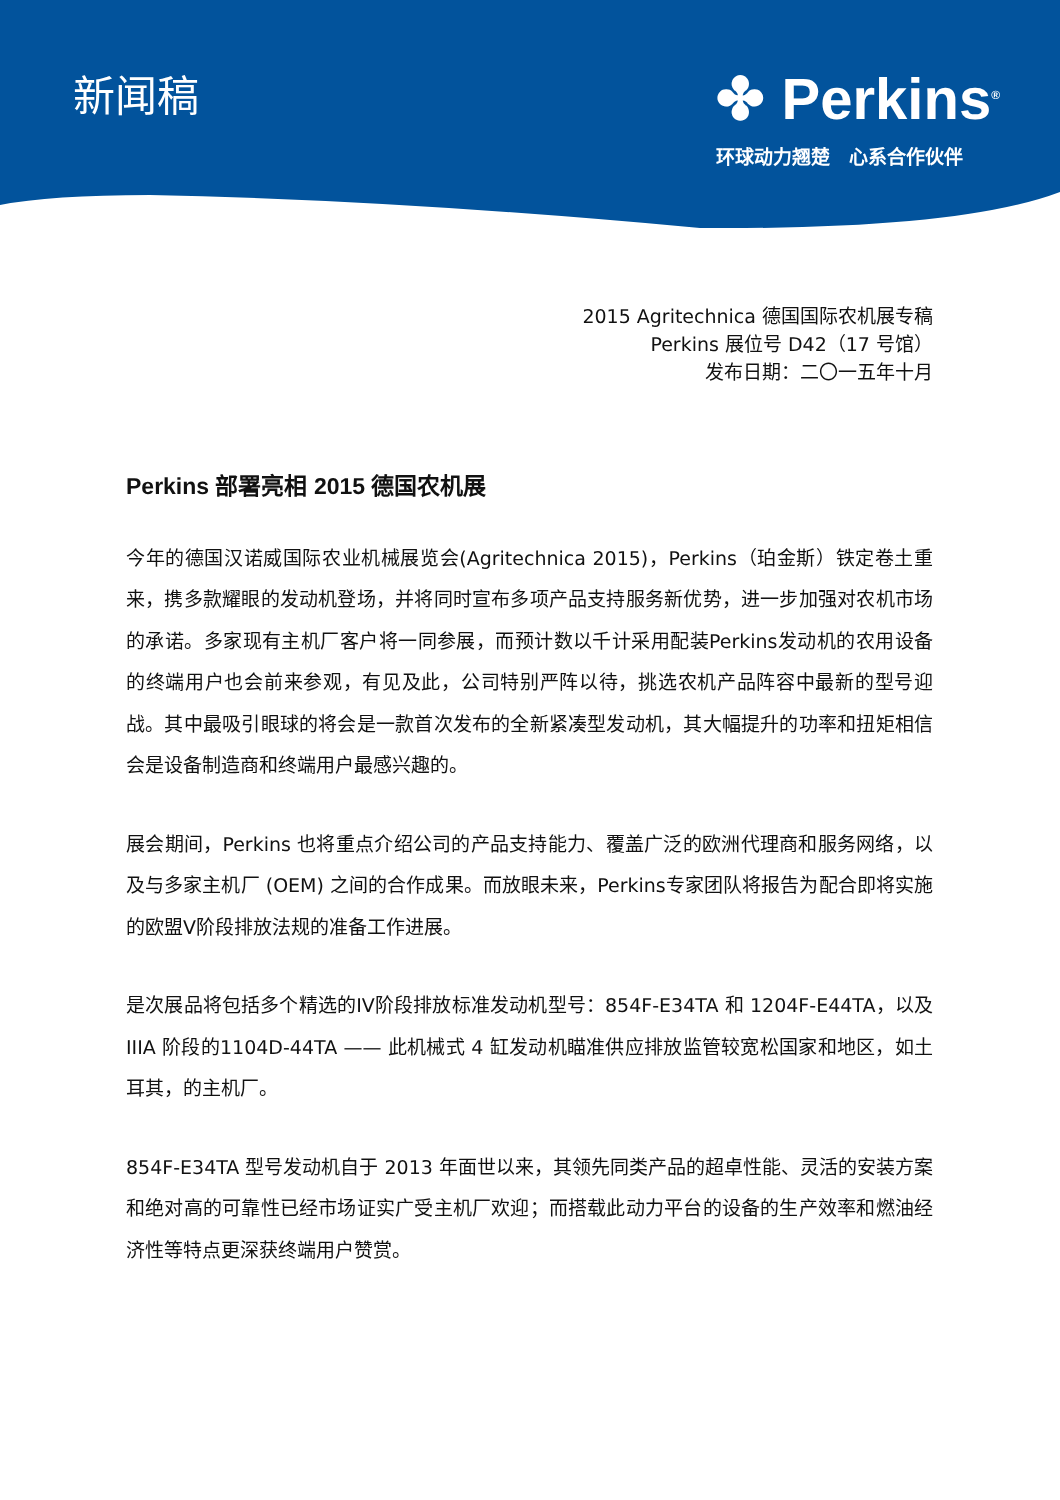新闻稿
✤ Perkins<sup>®</sup>
环球动力翘楚　心系合作伙伴
2015 Agritechnica 德国国际农机展专稿
Perkins 展位号 D42（17 号馆）
发布日期：二〇一五年十月
Perkins 部署亮相 2015 德国农机展
今年的德国汉诺威国际农业机械展览会(Agritechnica 2015)，Perkins（珀金斯）铁定卷土重来，携多款耀眼的发动机登场，并将同时宣布多项产品支持服务新优势，进一步加强对农机市场的承诺。多家现有主机厂客户将一同参展，而预计数以千计采用配装Perkins发动机的农用设备的终端用户也会前来参观，有见及此，公司特别严阵以待，挑选农机产品阵容中最新的型号迎战。其中最吸引眼球的将会是一款首次发布的全新紧凑型发动机，其大幅提升的功率和扭矩相信会是设备制造商和终端用户最感兴趣的。
展会期间，Perkins 也将重点介绍公司的产品支持能力、覆盖广泛的欧洲代理商和服务网络，以及与多家主机厂 (OEM) 之间的合作成果。而放眼未来，Perkins专家团队将报告为配合即将实施的欧盟V阶段排放法规的准备工作进展。
是次展品将包括多个精选的IV阶段排放标准发动机型号：854F-E34TA 和 1204F-E44TA，以及 IIIA 阶段的1104D-44TA —— 此机械式 4 缸发动机瞄准供应排放监管较宽松国家和地区，如土耳其，的主机厂。
854F-E34TA 型号发动机自于 2013 年面世以来，其领先同类产品的超卓性能、灵活的安装方案和绝对高的可靠性已经市场证实广受主机厂欢迎；而搭载此动力平台的设备的生产效率和燃油经济性等特点更深获终端用户赞赏。